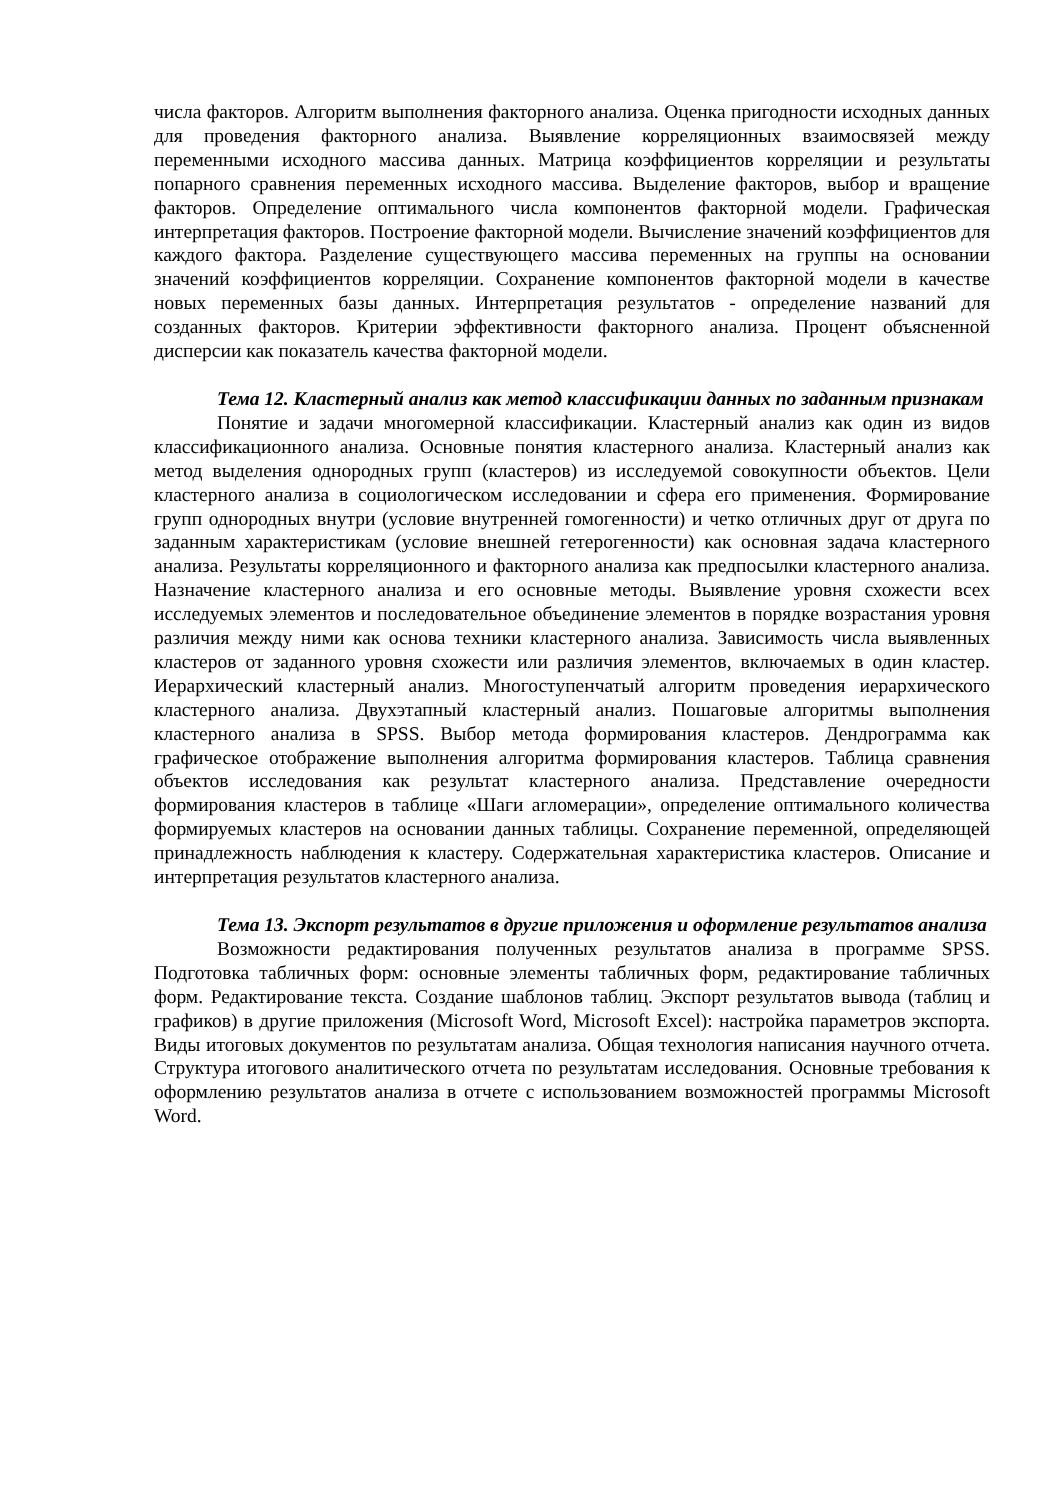числа факторов. Алгоритм выполнения факторного анализа. Оценка пригодности исходных данных для проведения факторного анализа. Выявление корреляционных взаимосвязей между переменными исходного массива данных. Матрица коэффициентов корреляции и результаты попарного сравнения переменных исходного массива. Выделение факторов, выбор и вращение факторов. Определение оптимального числа компонентов факторной модели. Графическая интерпретация факторов. Построение факторной модели. Вычисление значений коэффициентов для каждого фактора. Разделение существующего массива переменных на группы на основании значений коэффициентов корреляции. Сохранение компонентов факторной модели в качестве новых переменных базы данных. Интерпретация результатов - определение названий для созданных факторов. Критерии эффективности факторного анализа. Процент объясненной дисперсии как показатель качества факторной модели.
Тема 12. Кластерный анализ как метод классификации данных по заданным признакам
Понятие и задачи многомерной классификации. Кластерный анализ как один из видов классификационного анализа. Основные понятия кластерного анализа. Кластерный анализ как метод выделения однородных групп (кластеров) из исследуемой совокупности объектов. Цели кластерного анализа в социологическом исследовании и сфера его применения. Формирование групп однородных внутри (условие внутренней гомогенности) и четко отличных друг от друга по заданным характеристикам (условие внешней гетерогенности) как основная задача кластерного анализа. Результаты корреляционного и факторного анализа как предпосылки кластерного анализа. Назначение кластерного анализа и его основные методы. Выявление уровня схожести всех исследуемых элементов и последовательное объединение элементов в порядке возрастания уровня различия между ними как основа техники кластерного анализа. Зависимость числа выявленных кластеров от заданного уровня схожести или различия элементов, включаемых в один кластер. Иерархический кластерный анализ. Многоступенчатый алгоритм проведения иерархического кластерного анализа. Двухэтапный кластерный анализ. Пошаговые алгоритмы выполнения кластерного анализа в SPSS. Выбор метода формирования кластеров. Дендрограмма как графическое отображение выполнения алгоритма формирования кластеров. Таблица сравнения объектов исследования как результат кластерного анализа. Представление очередности формирования кластеров в таблице «Шаги агломерации», определение оптимального количества формируемых кластеров на основании данных таблицы. Сохранение переменной, определяющей принадлежность наблюдения к кластеру. Содержательная характеристика кластеров. Описание и интерпретация результатов кластерного анализа.
Тема 13. Экспорт результатов в другие приложения и оформление результатов анализа
Возможности редактирования полученных результатов анализа в программе SPSS. Подготовка табличных форм: основные элементы табличных форм, редактирование табличных форм. Редактирование текста. Создание шаблонов таблиц. Экспорт результатов вывода (таблиц и графиков) в другие приложения (Microsoft Word, Microsoft Excel): настройка параметров экспорта. Виды итоговых документов по результатам анализа. Общая технология написания научного отчета. Структура итогового аналитического отчета по результатам исследования. Основные требования к оформлению результатов анализа в отчете с использованием возможностей программы Microsoft Word.